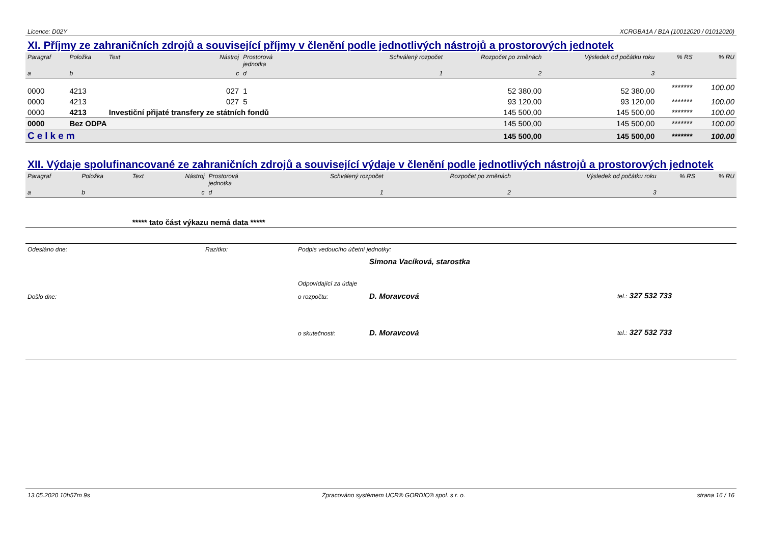Licence: D02Y XCRGBA1A / B1A (10012020 / 01012020)
XI. Příjmy ze zahraničních zdrojů a související příjmy v členění podle jednotlivých nástrojů a prostorových jednotek
| Paragraf | Položka | Text | Nástroj | Prostorová jednotka | Schválený rozpočet | Rozpočet po změnách | Výsledek od počátku roku | % RS | % RU |
| --- | --- | --- | --- | --- | --- | --- | --- | --- | --- |
| a | b | | c | d | 1 | 2 | 3 | | |
| 0000 | 4213 | | 027 | 1 | | 52 380,00 | 52 380,00 | ******* | 100.00 |
| 0000 | 4213 | | 027 | 5 | | 93 120,00 | 93 120,00 | ******* | 100.00 |
| 0000 | 4213 | Investiční přijaté transfery ze státních fondů | | | | 145 500,00 | 145 500,00 | ******* | 100.00 |
| 0000 | Bez ODPA | | | | | 145 500,00 | 145 500,00 | ******* | 100.00 |
| Celkem | | | | | | 145 500,00 | 145 500,00 | ******* | 100.00 |
XII. Výdaje spolufinancované ze zahraničních zdrojů a související výdaje v členění podle jednotlivých nástrojů a prostorových jednotek
| Paragraf | Položka | Text | Nástroj | Prostorová jednotka | Schválený rozpočet | Rozpočet po změnách | Výsledek od počátku roku | % RS | % RU |
| --- | --- | --- | --- | --- | --- | --- | --- | --- | --- |
| a | b | | c | d | 1 | 2 | 3 | | |
| | | ***** tato část výkazu nemá data ***** | | | | | | | |
Odesláno dne: Razítko: Podpis vedoucího účetní jednotky: Simona Vacíková, starostka Odpovídající za údaje Došlo dne: o rozpočtu: D. Moravcová tel.: 327 532 733 o skutečnosti: D. Moravcová tel.: 327 532 733
13.05.2020 10h57m 9s Zpracováno systémem UCR® GORDIC® spol. s r. o. strana 16 / 16